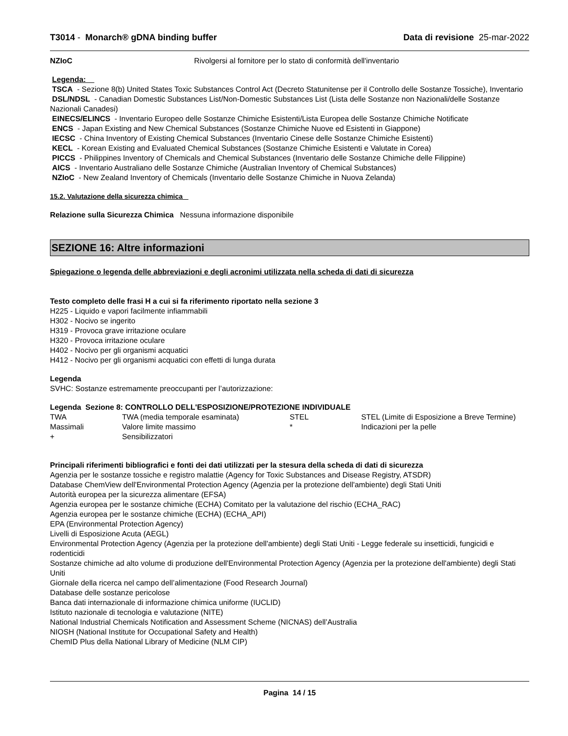T3014 - Monarch® gDNA binding buffer Data di revisione 25-mar-2022
| NZIoC | Rivolgersi al fornitore per lo stato di conformità dell'inventario |
Legenda:
TSCA - Sezione 8(b) United States Toxic Substances Control Act (Decreto Statunitense per il Controllo delle Sostanze Tossiche), Inventario
DSL/NDSL - Canadian Domestic Substances List/Non-Domestic Substances List (Lista delle Sostanze non Nazionali/delle Sostanze Nazionali Canadesi)
EINECS/ELINCS - Inventario Europeo delle Sostanze Chimiche Esistenti/Lista Europea delle Sostanze Chimiche Notificate
ENCS - Japan Existing and New Chemical Substances (Sostanze Chimiche Nuove ed Esistenti in Giappone)
IECSC - China Inventory of Existing Chemical Substances (Inventario Cinese delle Sostanze Chimiche Esistenti)
KECL - Korean Existing and Evaluated Chemical Substances (Sostanze Chimiche Esistenti e Valutate in Corea)
PICCS - Philippines Inventory of Chemicals and Chemical Substances (Inventario delle Sostanze Chimiche delle Filippine)
AICS - Inventario Australiano delle Sostanze Chimiche (Australian Inventory of Chemical Substances)
NZIoC - New Zealand Inventory of Chemicals (Inventario delle Sostanze Chimiche in Nuova Zelanda)
15.2. Valutazione della sicurezza chimica
Relazione sulla Sicurezza Chimica Nessuna informazione disponibile
SEZIONE 16: Altre informazioni
Spiegazione o legenda delle abbreviazioni e degli acronimi utilizzata nella scheda di dati di sicurezza
Testo completo delle frasi H a cui si fa riferimento riportato nella sezione 3
H225 - Liquido e vapori facilmente infiammabili
H302 - Nocivo se ingerito
H319 - Provoca grave irritazione oculare
H320 - Provoca irritazione oculare
H402 - Nocivo per gli organismi acquatici
H412 - Nocivo per gli organismi acquatici con effetti di lunga durata
Legenda
SVHC: Sostanze estremamente preoccupanti per l’autorizzazione:
Legenda Sezione 8: CONTROLLO DELL'ESPOSIZIONE/PROTEZIONE INDIVIDUALE
| TWA | TWA (media temporale esaminata) | STEL | STEL (Limite di Esposizione a Breve Termine) |
| Massimali | Valore limite massimo | * | Indicazioni per la pelle |
| + | Sensibilizzatori | | |
Principali riferimenti bibliografici e fonti dei dati utilizzati per la stesura della scheda di dati di sicurezza
Agenzia per le sostanze tossiche e registro malattie (Agency for Toxic Substances and Disease Registry, ATSDR)
Database ChemView dell'Environmental Protection Agency (Agenzia per la protezione dell'ambiente) degli Stati Uniti
Autorità europea per la sicurezza alimentare (EFSA)
Agenzia europea per le sostanze chimiche (ECHA) Comitato per la valutazione del rischio (ECHA_RAC)
Agenzia europea per le sostanze chimiche (ECHA) (ECHA_API)
EPA (Environmental Protection Agency)
Livelli di Esposizione Acuta (AEGL)
Environmental Protection Agency (Agenzia per la protezione dell'ambiente) degli Stati Uniti - Legge federale su insetticidi, fungicidi e rodenticidi
Sostanze chimiche ad alto volume di produzione dell'Environmental Protection Agency (Agenzia per la protezione dell'ambiente) degli Stati Uniti
Giornale della ricerca nel campo dell’alimentazione (Food Research Journal)
Database delle sostanze pericolose
Banca dati internazionale di informazione chimica uniforme (IUCLID)
Istituto nazionale di tecnologia e valutazione (NITE)
National Industrial Chemicals Notification and Assessment Scheme (NICNAS) dell’Australia
NIOSH (National Institute for Occupational Safety and Health)
ChemID Plus della National Library of Medicine (NLM CIP)
Pagina 14 / 15